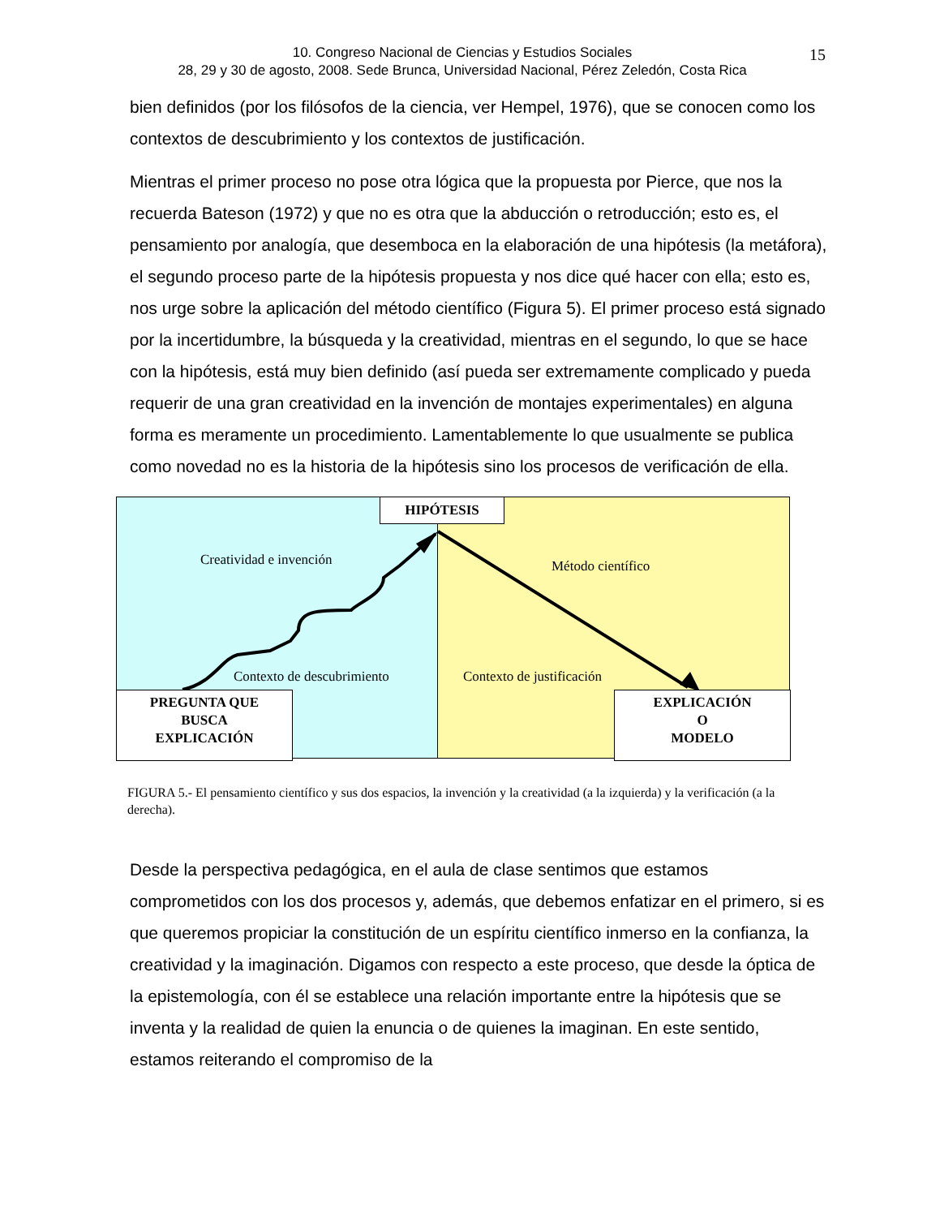10. Congreso Nacional de Ciencias y Estudios Sociales
28, 29 y 30 de agosto, 2008. Sede Brunca, Universidad Nacional, Pérez Zeledón, Costa Rica
15
bien definidos (por los filósofos de la ciencia, ver Hempel, 1976), que se conocen como los contextos de descubrimiento y los contextos de justificación.
Mientras el primer proceso no pose otra lógica que la propuesta por Pierce, que nos la recuerda Bateson (1972) y que no es otra que la abducción o retroducción; esto es, el pensamiento por analogía, que desemboca en la elaboración de una hipótesis (la metáfora), el segundo proceso parte de la hipótesis propuesta y nos dice qué hacer con ella; esto es, nos urge sobre la aplicación del método científico (Figura 5). El primer proceso está signado por la incertidumbre, la búsqueda y la creatividad, mientras en el segundo, lo que se hace con la hipótesis, está muy bien definido (así pueda ser extremamente complicado y pueda requerir de una gran creatividad en la invención de montajes experimentales) en alguna forma es meramente un procedimiento. Lamentablemente lo que usualmente se publica como novedad no es la historia de la hipótesis sino los procesos de verificación de ella.
HIPÓTESIS
Creatividad e invención Método científico
Contexto de descubrimiento Contexto de justificación
PREGUNTA QUE
BUSCA
EXPLICACIÓN
EXPLICACIÓN
O
MODELO
FIGURA 5.- El pensamiento científico y sus dos espacios, la invención y la creatividad (a la izquierda) y la verificación (a la derecha).
Desde la perspectiva pedagógica, en el aula de clase sentimos que estamos comprometidos con los dos procesos y, además, que debemos enfatizar en el primero, si es que queremos propiciar la constitución de un espíritu científico inmerso en la confianza, la creatividad y la imaginación. Digamos con respecto a este proceso, que desde la óptica de la epistemología, con él se establece una relación importante entre la hipótesis que se inventa y la realidad de quien la enuncia o de quienes la imaginan. En este sentido, estamos reiterando el compromiso de la